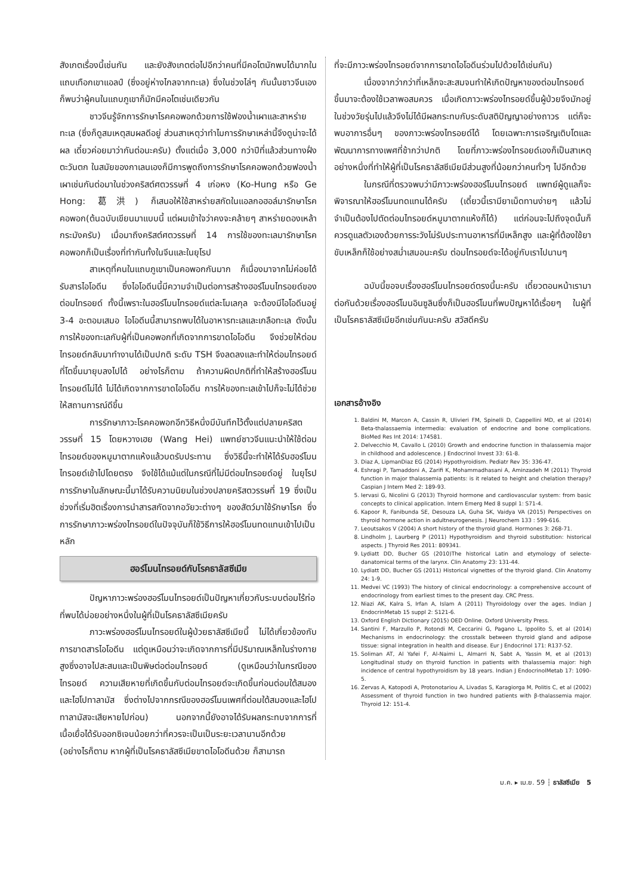สังเกตเรื่องนี้เช่นกัน และยังสังเกตต่อไปอีกว่าคนที่มีคอโตมักพบได้มากในแถบเทือกเขาแอลป์ (ซึ่งอยู่ห่างไกลจากทะเล) ซึ่งในช่วงไล่ๆ กันนั้นชาวจีนเองก็พบว่าผู้คนในแถบภูเขาก็มักมีคอโตเช่นเดียวกัน
ชาวจีนรู้จักการรักษาโรคคอพอกด้วยการใช้ฟองน้ำเผาและสาหร่ายทะเล (ซึ่งก็ดูสมเหตุสมผลดีอยู่ ส่วนสาเหตุว่าทำไมการรักษาเหล่านี้จึงดูน่าจะได้ผล เดี๋ยวค่อยมาว่ากันต่อนะครับ) ตั้งแต่เมื่อ 3,000 กว่าปีที่แล้วส่วนทางฝั่งตะวันตก ในสมัยของกาเลนเองก็มีการพูดถึงการรักษาโรคคอพอกด้วยฟองน้ำเผาเช่นกันต่อมาในช่วงคริสต์ศตวรรษที่ 4 เก่อหง (Ko-Hung หรือ Ge Hong: 葛洪) ก็เสนอให้ใช้สาหร่ายสกัดในแอลกอฮอล์มารักษาโรคคอพอก(ต้นฉบับเขียนมาแบบนี้ แต่ผมเข้าใจว่าคงจะคล้ายๆ สาหร่ายดองเหล้ากระมังครับ) เมื่อมาถึงคริสต์ศตวรรษที่ 14 การใช้ของทะเลมารักษาโรคคอพอกก็เป็นเรื่องที่ทำกันทั้งในจีนและในยุโรป
สาเหตุที่คนในแถบภูเขาเป็นคอพอกกันมาก ก็เนื่องมาจากไม่ค่อยได้รับสารไอโอดีน ซึ่งไอโอดีนนี้มีความจำเป็นต่อการสร้างฮอร์โมนไทรอยด์ของต่อมไทรอยด์ ทั้งนี้เพราะในฮอร์โมนไทรอยด์แต่ละโมเลกุล จะต้องมีไอโอดีนอยู่ 3-4 อะตอมเสมอ ไอโอดีนนี้สามารถพบได้ในอาหารทะเลและเกลือทะเล ดังนั้นการให้ของทะเลกับผู้ที่เป็นคอพอกที่เกิดจากการขาดไอโอดีน จึงช่วยให้ต่อมไทรอยด์กลับมาทำงานได้เป็นปกติ ระดับ TSH จึงลดลงและทำให้ต่อมไทรอยด์ที่โตขึ้นมายุบลงไปได้ อย่างไรก็ตาม ถ้าความผิดปกติที่ทำให้สร้างฮอร์โมนไทรอยด์ไม่ได้ ไม่ได้เกิดจากการขาดไอโอดีน การให้ของทะเลเข้าไปก็จะไม่ได้ช่วยให้สถานการณ์ดีขึ้น
การรักษาภาวะโรคคอพอกอีกวิธีหนึ่งมีบันทึกไว้ตั้งแต่ปลายคริสตวรรษที่ 15 โดยหวางเฮย (Wang Hei) แพทย์ชาวจีนแนะนำให้ใช้ต่อมไทรอยด์ของหมูมาตากแห้งแล้วบดรับประทาน ซึ่งวิธีนี้จะทำให้ได้รับฮอร์โมนไทรอยด์เข้าไปโดยตรง จึงใช้ได้แม้แต่ในกรณีที่ไม่มีต่อมไทรอยด์อยู่ ในยุโรป การรักษาในลักษณะนี้มาได้รับความนิยมในช่วงปลายคริสตวรรษที่ 19 ซึ่งเป็นช่วงที่เริ่มฮิตเรื่องการนำสารสกัดจากอวัยวะต่างๆ ของสัตว์มาใช้รักษาโรค ซึ่งการรักษาภาวะพร่องไทรอยด์ในปัจจุบันก็ใช้วิธีการให้ฮอร์โมนทดแทนเข้าไปเป็นหลัก
ฮอร์โมนไทรอยด์กับโรคธาลัสซีเมีย
ปัญหาภาวะพร่องฮอร์โมนไทรอยด์เป็นปัญหาเกี่ยวกับระบบต่อมไร้ท่อที่พบได้บ่อยอย่างหนึ่งในผู้ที่เป็นโรคธาลัสซีเมียครับ
ภาวะพร่องฮอร์โมนไทรอยด์ในผู้ป่วยธาลัสซีเมียนี้ ไม่ได้เกี่ยวข้องกับการขาดสารไอโอดีน แต่ดูเหมือนว่าจะเกิดจากการที่มีปริมาณเหล็กในร่างกายสูงซึ่งอาจไปสะสมและเป็นพิษต่อต่อมไทรอยด์ (ดูเหมือนว่าในกรณีของไทรอยด์ ความเสียหายที่เกิดขึ้นกับต่อมไทรอยด์จะเกิดขึ้นก่อนต่อมใต้สมองและไฮโปทาลามัส ซึ่งต่างไปจากกรณีของฮอร์โมนเพศที่ต่อมใต้สมองและไฮโปทาลามัสจะเสียหายไปก่อน) นอกจากนี้ยังอาจได้รับผลกระทบจากการที่เนื้อเยื่อได้รับออกซิเจนน้อยกว่าที่ควรจะเป็นเป็นระยะเวลานานอีกด้วย (อย่างไรก็ตาม หากผู้ที่เป็นโรคธาลัสซีเมียขาดไอโอดีนด้วย ก็สามารถ
ที่จะมีภาวะพร่องไทรอยด์จากการขาดไอโอดีนร่วมไปด้วยได้เช่นกัน)
เนื่องจากว่ากว่าที่เหล็กจะสะสมจนทำให้เกิดปัญหาของต่อมไทรอยด์ขึ้นมาจะต้องใช้เวลาพอสมควร เมื่อเกิดภาวะพร่องไทรอยด์ขึ้นผู้ป่วยจึงมักอยู่ในช่วงวัยรุ่นไปแล้วจึงไม่ได้มีผลกระทบกับระดับสติปัญญาอย่างถาวร แต่ก็จะพบอาการอื่นๆ ของภาวะพร่องไทรอยด์ได้ โดยเฉพาะการเจริญเติบโตและพัฒนาการทางเพศที่ช้ากว่าปกติ โดยที่ภาวะพร่องไทรอยด์เองก็เป็นสาเหตุอย่างหนึ่งที่ทำให้ผู้ที่เป็นโรคธาลัสซีเมียมีส่วนสูงที่น้อยกว่าคนทั่วๆ ไปอีกด้วย
ในกรณีที่ตรวจพบว่ามีภาวะพร่องฮอร์โมนไทรอยด์ แพทย์ผู้ดูแลก็จะพิจารณาให้ฮอร์โมนทดแทนได้ครับ (เดี๋ยวนี้เรามียาเม็ดทานง่ายๆ แล้วไม่จำเป็นต้องไปตัดต่อมไทรอยด์หมูมาตากแห้งก็ได้) แต่ก่อนจะไปถึงจุดนั้นก็ควรดูแลตัวเองด้วยการระวังไม่รับประทานอาหารที่มีเหล็กสูง และผู้ที่ต้องใช้ยาขับเหล็กก็ใช้อย่างสม่ำเสมอนะครับ ต่อมไทรอยด์จะได้อยู่กับเราไปนานๆ
ฉบับนี้ขอจบเรื่องฮอร์โมนไทรอยด์ตรงนี้นะครับ เดี๋ยวตอนหน้าเรามาต่อกันด้วยเรื่องฮอร์โมนอินซูลินซึ่งก็เป็นฮอร์โมนที่พบปัญหาได้เรื่อยๆ ในผู้ที่เป็นโรคธาลัสซีเมียอีกเช่นกันนะครับ สวัสดีครับ
เอกสารอ้างอิง
1. Baldini M, Marcon A, Cassin R, Ulivieri FM, Spinelli D, Cappellini MD, et al (2014) Beta-thalassaemia intermedia: evaluation of endocrine and bone complications. BioMed Res Int 2014: 174581.
2. Delvecchio M, Cavallo L (2010) Growth and endocrine function in thalassemia major in childhood and adolescence. J Endocrinol Invest 33: 61-8.
3. Diaz A, LipmanDiaz EG (2014) Hypothyroidism. Pediatr Rev 35: 336-47.
4. Eshragi P, Tamaddoni A, Zarifi K, Mohammadhasani A, Aminzadeh M (2011) Thyroid function in major thalassemia patients: is it related to height and chelation therapy? Caspian J Intern Med 2: 189-93.
5. Iervasi G, Nicolini G (2013) Thyroid hormone and cardiovascular system: from basic concepts to clinical application. Intern Emerg Med 8 suppl 1: S71-4.
6. Kapoor R, Fanibunda SE, Desouza LA, Guha SK, Vaidya VA (2015) Perspectives on thyroid hormone action in adultneurogenesis. J Neurochem 133 : 599-616.
7. Leoutsakos V (2004) A short history of the thyroid gland. Hormones 3: 268-71.
8. Lindholm J, Laurberg P (2011) Hypothyroidism and thyroid substitution: historical aspects. J Thyroid Res 2011: 809341.
9. Lydiatt DD, Bucher GS (2010)The historical Latin and etymology of selecte-danatomical terms of the larynx. Clin Anatomy 23: 131-44.
10. Lydiatt DD, Bucher GS (2011) Historical vignettes of the thyroid gland. Clin Anatomy 24: 1-9.
11. Medvei VC (1993) The history of clinical endocrinology: a comprehensive account of endocrinology from earliest times to the present day. CRC Press.
12. Niazi AK, Kalra S, Irfan A, Islam A (2011) Thyroidology over the ages. Indian J EndocrinMetab 15 suppl 2: S121-6.
13. Oxford English Dictionary (2015) OED Online. Oxford University Press.
14. Santini F, Marzullo P, Rotondi M, Ceccarini G, Pagano L, Ippolito S, et al (2014) Mechanisms in endocrinology: the crosstalk between thyroid gland and adipose tissue: signal integration in health and disease. Eur J Endocrinol 171: R137-52.
15. Soliman AT, Al Yafei F, Al-Naimi L, Almarri N, Sabt A, Yassin M, et al (2013) Longitudinal study on thyroid function in patients with thalassemia major: high incidence of central hypothyroidism by 18 years. Indian J EndocrinolMetab 17: 1090-5.
16. Zervas A, Katopodi A, Protonotariou A, Livadas S, Karagiorga M, Politis C, et al (2002) Assessment of thyroid function in two hundred patients with β-thalassemia major. Thyroid 12: 151-4.
ม.ค. ▸ เม.ย. 59 ┆ ธาลัสซีเมีย 5